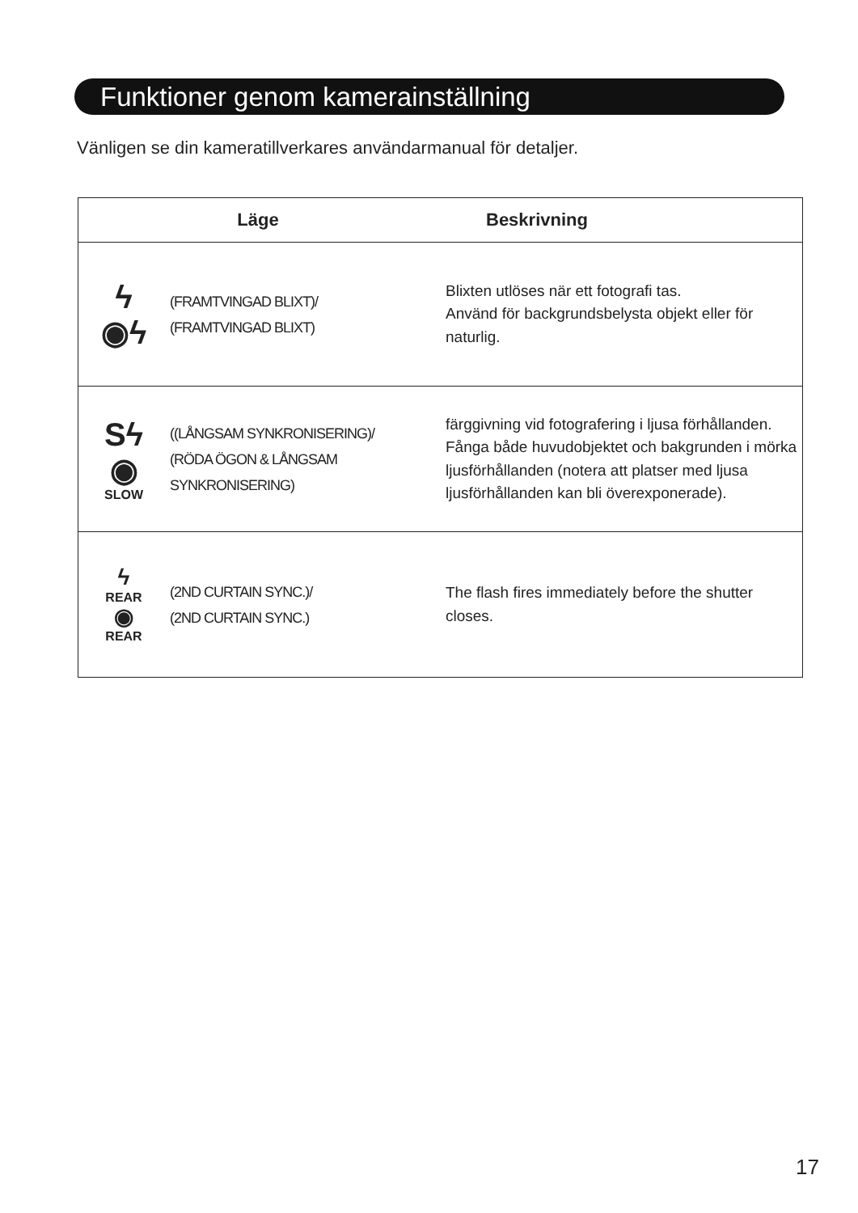Funktioner genom kamerainställning
Vänligen se din kameratillverkares användarmanual för detaljer.
| Läge | | Beskrivning |
| --- | --- | --- |
| ϟ ◉ϟ | (FRAMTVINGAD BLIXT)/ (FRAMTVINGAD BLIXT) | Blixten utlöses när ett fotografi tas. Använd för backgrundsbelysta objekt eller för naturlig. |
| Sϟ ◉ SLOW | ((LÅNGSAM SYNKRONISERING)/ (RÖDA ÖGON & LÅNGSAM SYNKRONISERING) | färggivning vid fotografering i ljusa förhållanden. Fånga både huvudobjektet och bakgrunden i mörka ljusförhållanden (notera att platser med ljusa ljusförhållanden kan bli överexponerade). |
| ϟ REAR ◉ REAR | (2ND CURTAIN SYNC.)/ (2ND CURTAIN SYNC.) | The flash fires immediately before the shutter closes. |
17